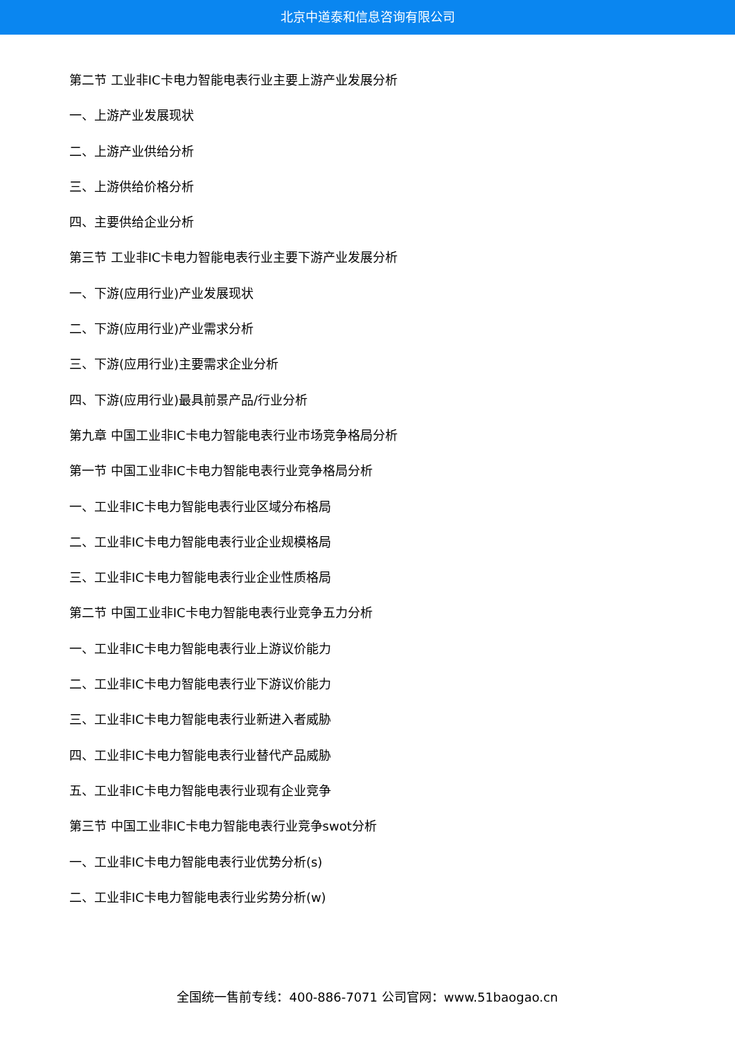北京中道泰和信息咨询有限公司
第二节 工业非IC卡电力智能电表行业主要上游产业发展分析
一、上游产业发展现状
二、上游产业供给分析
三、上游供给价格分析
四、主要供给企业分析
第三节 工业非IC卡电力智能电表行业主要下游产业发展分析
一、下游(应用行业)产业发展现状
二、下游(应用行业)产业需求分析
三、下游(应用行业)主要需求企业分析
四、下游(应用行业)最具前景产品/行业分析
第九章 中国工业非IC卡电力智能电表行业市场竞争格局分析
第一节 中国工业非IC卡电力智能电表行业竞争格局分析
一、工业非IC卡电力智能电表行业区域分布格局
二、工业非IC卡电力智能电表行业企业规模格局
三、工业非IC卡电力智能电表行业企业性质格局
第二节 中国工业非IC卡电力智能电表行业竞争五力分析
一、工业非IC卡电力智能电表行业上游议价能力
二、工业非IC卡电力智能电表行业下游议价能力
三、工业非IC卡电力智能电表行业新进入者威胁
四、工业非IC卡电力智能电表行业替代产品威胁
五、工业非IC卡电力智能电表行业现有企业竞争
第三节 中国工业非IC卡电力智能电表行业竞争swot分析
一、工业非IC卡电力智能电表行业优势分析(s)
二、工业非IC卡电力智能电表行业劣势分析(w)
全国统一售前专线：400-886-7071 公司官网：www.51baogao.cn